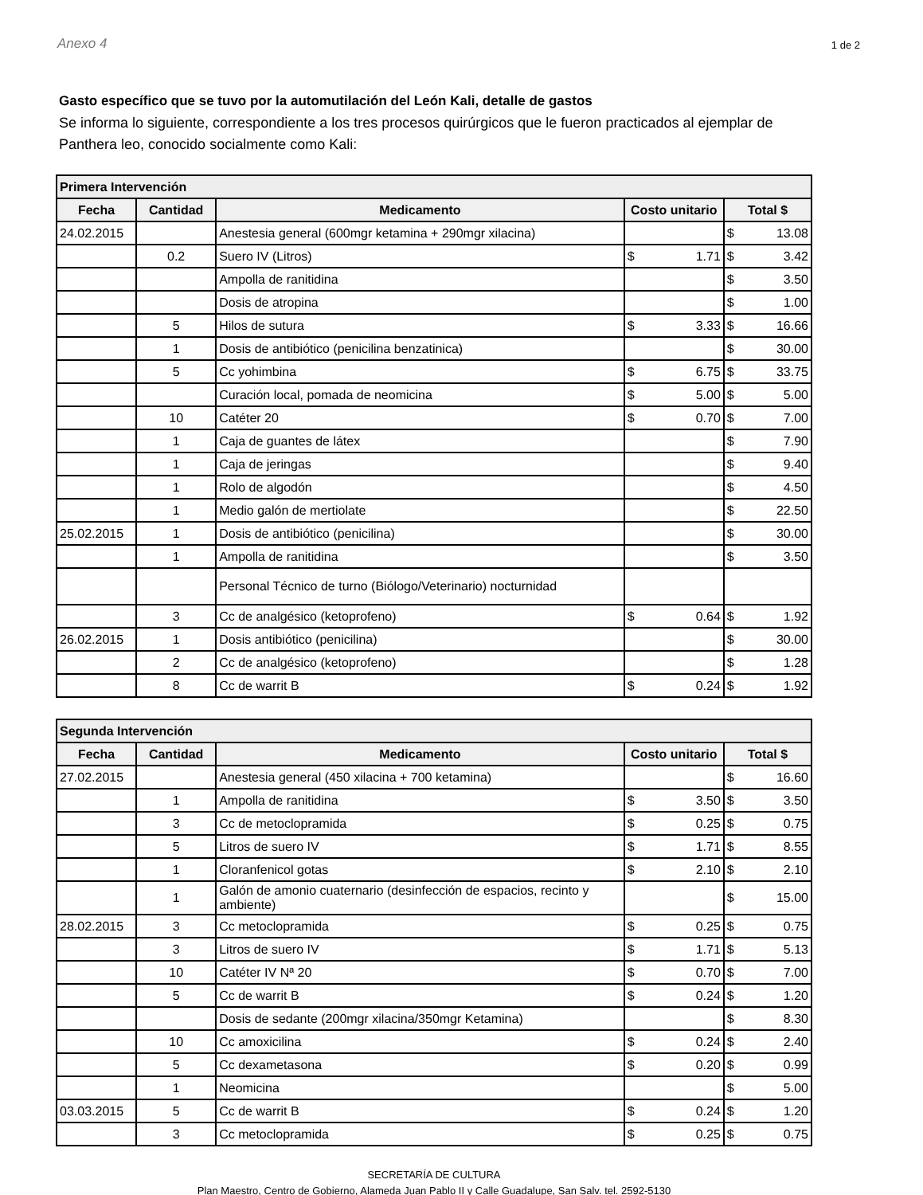Anexo 4 1 de 2
Gasto específico que se tuvo por la automutilación del León Kali, detalle de gastos
Se informa lo siguiente, correspondiente a los tres procesos quirúrgicos que le fueron practicados al ejemplar de Panthera leo, conocido socialmente como Kali:
| Primera Intervención | | | | |
| --- | --- | --- | --- | --- |
| Fecha | Cantidad | Medicamento | Costo unitario | Total $ |
| 24.02.2015 | | Anestesia general (600mgr ketamina + 290mgr xilacina) | | $ 13.08 |
| | 0.2 | Suero IV (Litros) | $ 1.71 | $ 3.42 |
| | | Ampolla de ranitidina | | $ 3.50 |
| | | Dosis de atropina | | $ 1.00 |
| | 5 | Hilos de sutura | $ 3.33 | $ 16.66 |
| | 1 | Dosis de antibiótico (penicilina benzatinica) | | $ 30.00 |
| | 5 | Cc yohimbina | $ 6.75 | $ 33.75 |
| | | Curación local, pomada de neomicina | $ 5.00 | $ 5.00 |
| | 10 | Catéter 20 | $ 0.70 | $ 7.00 |
| | 1 | Caja de guantes de látex | | $ 7.90 |
| | 1 | Caja de jeringas | | $ 9.40 |
| | 1 | Rolo de algodón | | $ 4.50 |
| | 1 | Medio galón de mertiolate | | $ 22.50 |
| 25.02.2015 | 1 | Dosis de antibiótico (penicilina) | | $ 30.00 |
| | 1 | Ampolla de ranitidina | | $ 3.50 |
| | | Personal Técnico de turno (Biólogo/Veterinario) nocturnidad | | |
| | 3 | Cc de analgésico (ketoprofeno) | $ 0.64 | $ 1.92 |
| 26.02.2015 | 1 | Dosis antibiótico (penicilina) | | $ 30.00 |
| | 2 | Cc de analgésico (ketoprofeno) | | $ 1.28 |
| | 8 | Cc de warrit B | $ 0.24 | $ 1.92 |
| Segunda Intervención | | | | |
| --- | --- | --- | --- | --- |
| Fecha | Cantidad | Medicamento | Costo unitario | Total $ |
| 27.02.2015 | | Anestesia general (450 xilacina + 700 ketamina) | | $ 16.60 |
| | 1 | Ampolla de ranitidina | $ 3.50 | $ 3.50 |
| | 3 | Cc de metoclopramida | $ 0.25 | $ 0.75 |
| | 5 | Litros de suero IV | $ 1.71 | $ 8.55 |
| | 1 | Cloranfenicol gotas | $ 2.10 | $ 2.10 |
| | 1 | Galón de amonio cuaternario (desinfección de espacios, recinto y ambiente) | | $ 15.00 |
| 28.02.2015 | 3 | Cc metoclopramida | $ 0.25 | $ 0.75 |
| | 3 | Litros de suero IV | $ 1.71 | $ 5.13 |
| | 10 | Catéter IV Nª 20 | $ 0.70 | $ 7.00 |
| | 5 | Cc de warrit B | $ 0.24 | $ 1.20 |
| | | Dosis de sedante (200mgr xilacina/350mgr Ketamina) | | $ 8.30 |
| | 10 | Cc amoxicilina | $ 0.24 | $ 2.40 |
| | 5 | Cc dexametasona | $ 0.20 | $ 0.99 |
| | 1 | Neomicina | | $ 5.00 |
| 03.03.2015 | 5 | Cc de warrit B | $ 0.24 | $ 1.20 |
| | 3 | Cc metoclopramida | $ 0.25 | $ 0.75 |
SECRETARÍA DE CULTURA
Plan Maestro, Centro de Gobierno, Alameda Juan Pablo II y Calle Guadalupe, San Salv. tel. 2592-5130